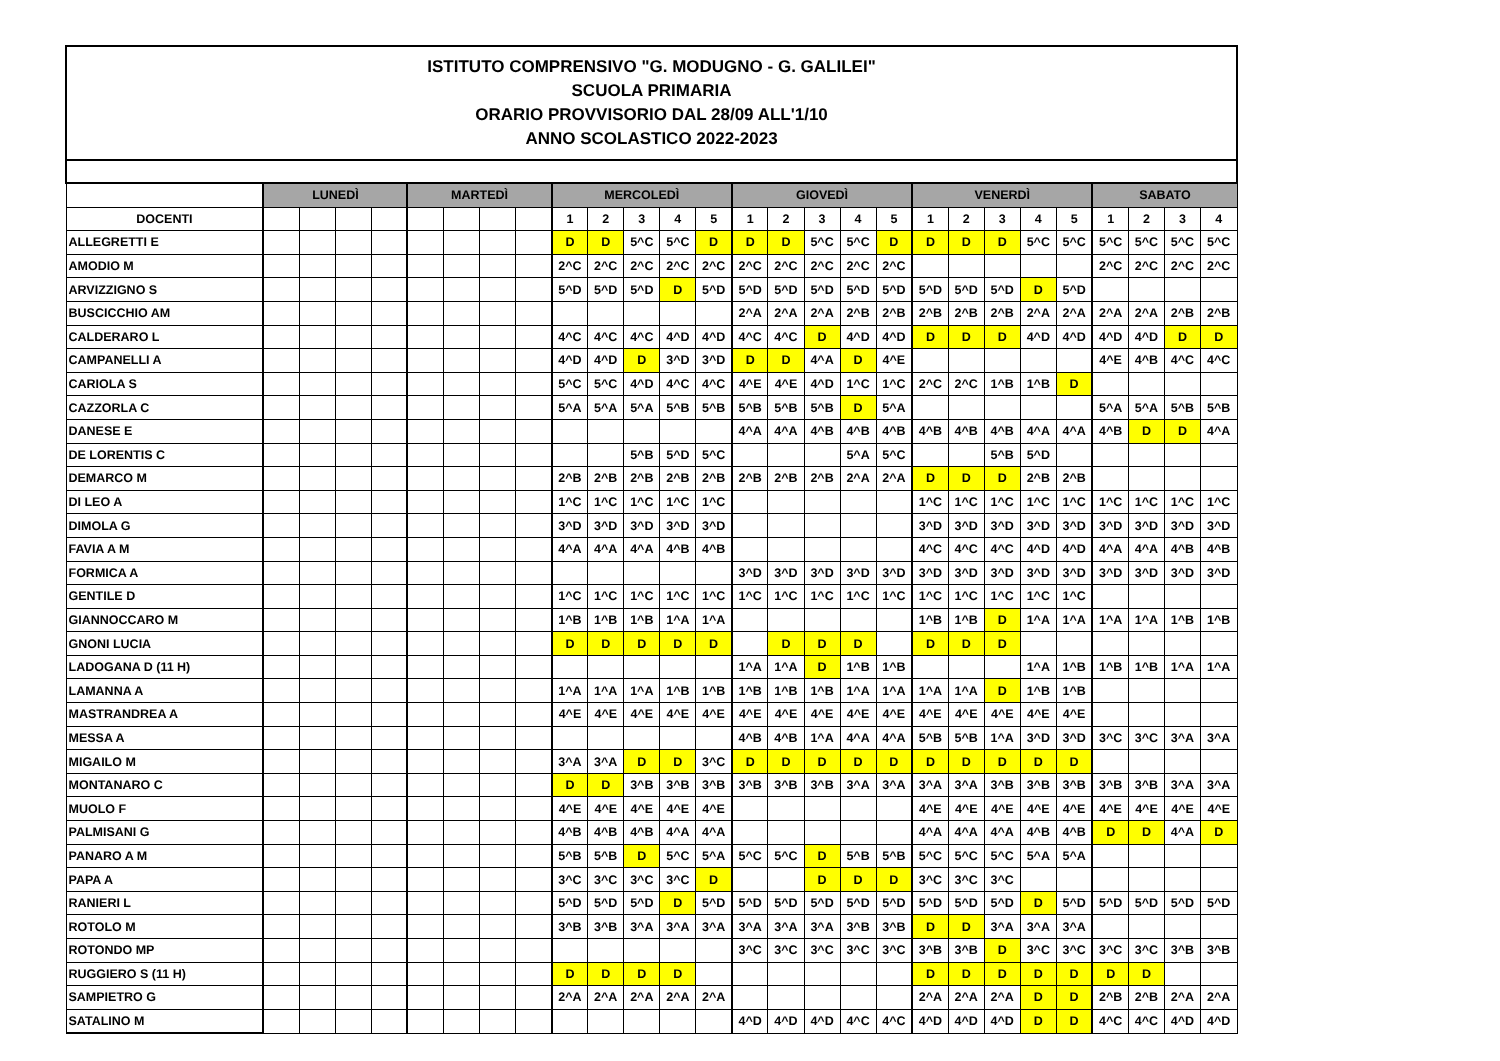| ISTITUTO COMPRENSIVO "G. MODUGNO - G. GALILEI" SCUOLA PRIMARIA ORARIO PROVVISORIO DAL 28/09 ALL'1/10 ANNO SCOLASTICO 2022-2023 | | | | | | | | | | | | | | | | | | | | | | | | | | | |
| | LUNEDÌ | | | | MARTEDÌ | | | | MERCOLEDÌ | | | | | GIOVEDÌ | | | | | VENERDÌ | | | | | SABATO | | | |
| DOCENTI | | | | | | | | | 1 | 2 | 3 | 4 | 5 | 1 | 2 | 3 | 4 | 5 | 1 | 2 | 3 | 4 | 5 | 1 | 2 | 3 | 4 |
| ALLEGRETTI E | | | | | | | | | D | D | 5^C | 5^C | D | D | D | 5^C | 5^C | D | D | D | D | 5^C | 5^C | 5^C | 5^C | 5^C | 5^C |
| AMODIO M | | | | | | | | | 2^C | 2^C | 2^C | 2^C | 2^C | 2^C | 2^C | 2^C | 2^C | 2^C | | | | | | 2^C | 2^C | 2^C | 2^C |
| ARVIZZIGNO S | | | | | | | | | 5^D | 5^D | 5^D | D | 5^D | 5^D | 5^D | 5^D | 5^D | 5^D | 5^D | 5^D | 5^D | D | 5^D | | | | |
| BUSCICCHIO AM | | | | | | | | | | | | | | 2^A | 2^A | 2^A | 2^B | 2^B | 2^B | 2^B | 2^B | 2^A | 2^A | 2^A | 2^A | 2^B | 2^B |
| CALDERARO L | | | | | | | | | 4^C | 4^C | 4^C | 4^D | 4^D | 4^C | 4^C | D | 4^D | 4^D | D | D | D | 4^D | 4^D | 4^D | 4^D | D | D |
| CAMPANELLI A | | | | | | | | | 4^D | 4^D | D | 3^D | 3^D | D | D | 4^A | D | 4^E | | | | | | 4^E | 4^B | 4^C | 4^C |
| CARIOLA S | | | | | | | | | 5^C | 5^C | 4^D | 4^C | 4^C | 4^E | 4^E | 4^D | 1^C | 1^C | 2^C | 2^C | 1^B | 1^B | D | | | | |
| CAZZORLA C | | | | | | | | | 5^A | 5^A | 5^A | 5^B | 5^B | 5^B | 5^B | 5^B | D | 5^A | | | | | | 5^A | 5^A | 5^B | 5^B |
| DANESE E | | | | | | | | | | | | | | 4^A | 4^A | 4^B | 4^B | 4^B | 4^B | 4^B | 4^B | 4^A | 4^A | 4^B | D | D | 4^A |
| DE LORENTIS C | | | | | | | | | | | 5^B | 5^D | 5^C | | | | 5^A | 5^C | | | 5^B | 5^D | | | | | |
| DEMARCO M | | | | | | | | | 2^B | 2^B | 2^B | 2^B | 2^B | 2^B | 2^B | 2^B | 2^A | 2^A | D | D | D | 2^B | 2^B | | | | |
| DI LEO A | | | | | | | | | 1^C | 1^C | 1^C | 1^C | 1^C | | | | | | 1^C | 1^C | 1^C | 1^C | 1^C | 1^C | 1^C | 1^C | 1^C |
| DIMOLA G | | | | | | | | | 3^D | 3^D | 3^D | 3^D | 3^D | | | | | | 3^D | 3^D | 3^D | 3^D | 3^D | 3^D | 3^D | 3^D | 3^D |
| FAVIA A M | | | | | | | | | 4^A | 4^A | 4^A | 4^B | 4^B | | | | | | 4^C | 4^C | 4^C | 4^D | 4^D | 4^A | 4^A | 4^B | 4^B |
| FORMICA A | | | | | | | | | | | | | | 3^D | 3^D | 3^D | 3^D | 3^D | 3^D | 3^D | 3^D | 3^D | 3^D | 3^D | 3^D | 3^D | 3^D |
| GENTILE D | | | | | | | | | 1^C | 1^C | 1^C | 1^C | 1^C | 1^C | 1^C | 1^C | 1^C | 1^C | 1^C | 1^C | 1^C | 1^C | 1^C | | | | |
| GIANNOCCARO M | | | | | | | | | 1^B | 1^B | 1^B | 1^A | 1^A | | | | | | 1^B | 1^B | D | 1^A | 1^A | 1^A | 1^A | 1^B | 1^B |
| GNONI LUCIA | | | | | | | | | D | D | D | D | D | | D | D | D | | D | D | D | | | | | | |
| LADOGANA D (11 H) | | | | | | | | | | | | | | 1^A | 1^A | D | 1^B | 1^B | | | | 1^A | 1^B | 1^B | 1^B | 1^A | 1^A |
| LAMANNA A | | | | | | | | | 1^A | 1^A | 1^A | 1^B | 1^B | 1^B | 1^B | 1^B | 1^A | 1^A | 1^A | 1^A | D | 1^B | 1^B | | | | |
| MASTRANDREA A | | | | | | | | | 4^E | 4^E | 4^E | 4^E | 4^E | 4^E | 4^E | 4^E | 4^E | 4^E | 4^E | 4^E | 4^E | 4^E | 4^E | | | | |
| MESSA A | | | | | | | | | | | | | | 4^B | 4^B | 1^A | 4^A | 4^A | 5^B | 5^B | 1^A | 3^D | 3^D | 3^C | 3^C | 3^A | 3^A |
| MIGAILO M | | | | | | | | | 3^A | 3^A | D | D | 3^C | D | D | D | D | D | D | D | D | D | D | | | | |
| MONTANARO C | | | | | | | | | D | D | 3^B | 3^B | 3^B | 3^B | 3^B | 3^B | 3^A | 3^A | 3^A | 3^A | 3^B | 3^B | 3^B | 3^B | 3^B | 3^A | 3^A |
| MUOLO F | | | | | | | | | 4^E | 4^E | 4^E | 4^E | 4^E | | | | | | 4^E | 4^E | 4^E | 4^E | 4^E | 4^E | 4^E | 4^E | 4^E |
| PALMISANI G | | | | | | | | | 4^B | 4^B | 4^B | 4^A | 4^A | | | | | | 4^A | 4^A | 4^A | 4^B | 4^B | D | D | 4^A | D |
| PANARO A M | | | | | | | | | 5^B | 5^B | D | 5^C | 5^A | 5^C | 5^C | D | 5^B | 5^B | 5^C | 5^C | 5^C | 5^A | 5^A | | | | |
| PAPA A | | | | | | | | | 3^C | 3^C | 3^C | 3^C | D | | | D | D | D | 3^C | 3^C | 3^C | | | | | | |
| RANIERI L | | | | | | | | | 5^D | 5^D | 5^D | D | 5^D | 5^D | 5^D | 5^D | 5^D | 5^D | 5^D | 5^D | 5^D | D | 5^D | 5^D | 5^D | 5^D | 5^D |
| ROTOLO M | | | | | | | | | 3^B | 3^B | 3^A | 3^A | 3^A | 3^A | 3^A | 3^A | 3^B | 3^B | D | D | 3^A | 3^A | 3^A | | | | |
| ROTONDO MP | | | | | | | | | | | | | | 3^C | 3^C | 3^C | 3^C | 3^C | 3^B | 3^B | D | 3^C | 3^C | 3^C | 3^C | 3^B | 3^B |
| RUGGIERO S (11 H) | | | | | | | | | D | D | D | D | | | | | | | D | D | D | D | D | D | D | | |
| SAMPIETRO G | | | | | | | | | 2^A | 2^A | 2^A | 2^A | 2^A | | | | | | 2^A | 2^A | 2^A | D | D | 2^B | 2^B | 2^A | 2^A |
| SATALINO M | | | | | | | | | | | | | | 4^D | 4^D | 4^D | 4^C | 4^C | 4^D | 4^D | 4^D | D | D | 4^C | 4^C | 4^D | 4^D |